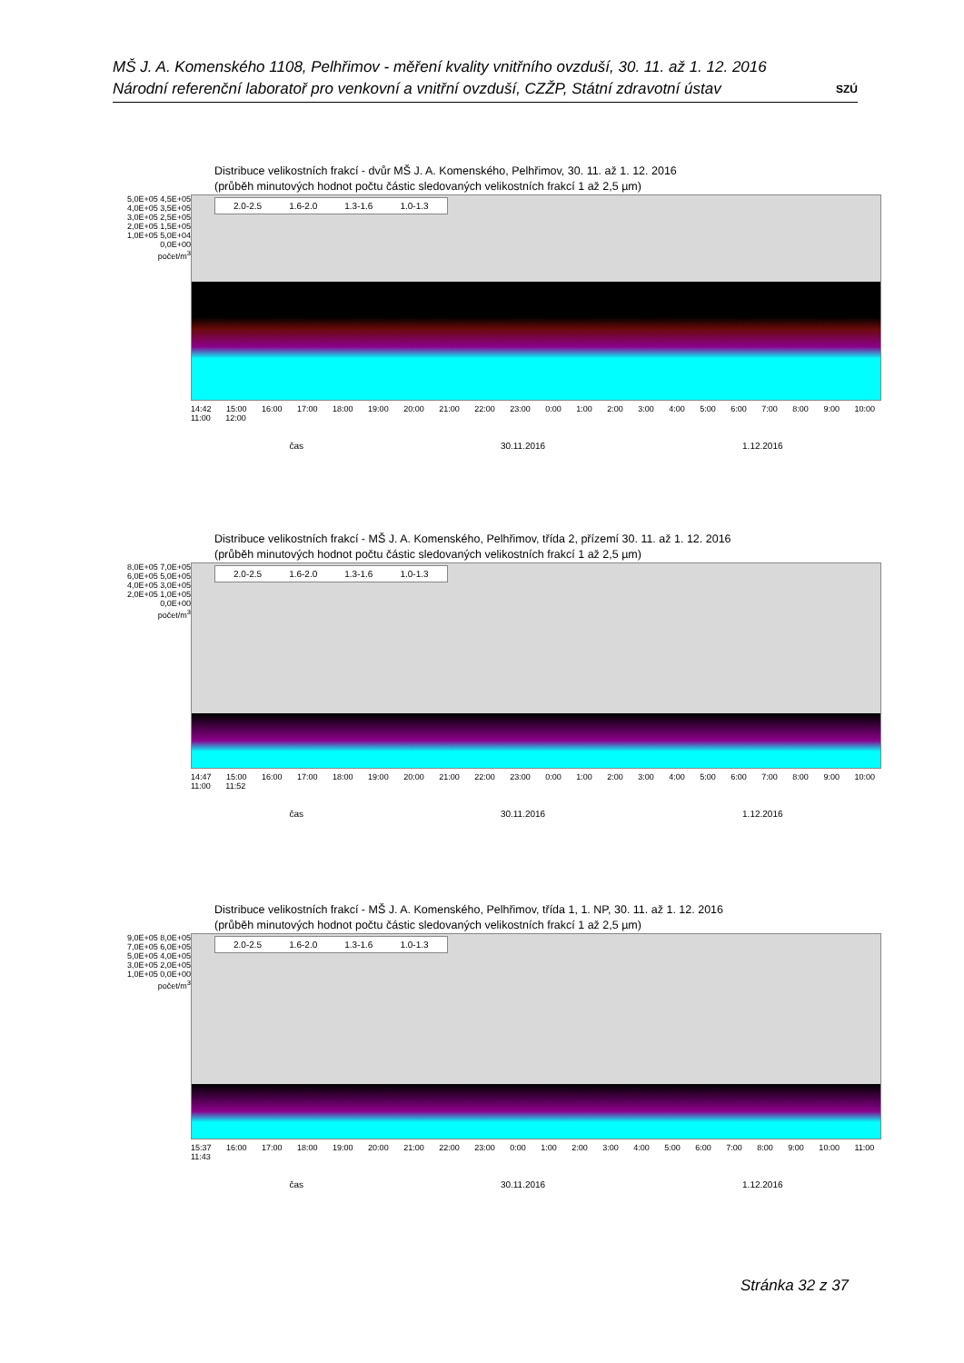MŠ J. A. Komenského 1108, Pelhřimov - měření kvality vnitřního ovzduší, 30. 11. až 1. 12. 2016
Národní referenční laboratoř pro venkovní a vnitřní ovzduší, CZŽP, Státní zdravotní ústav SZÚ
Distribuce velikostních frakcí - dvůr MŠ J. A. Komenského, Pelhřimov, 30. 11. až 1. 12. 2016
(průběh minutových hodnot počtu částic sledovaných velikostních frakcí 1 až 2,5 µm)
5,0E+05 4,5E+05 4,0E+05 3,5E+05 3,0E+05 2,5E+05 2,0E+05 1,5E+05 1,0E+05 5,0E+04 0,0E+00
počet/m<sup>3</sup>
2.0-2.5 1.6-2.0 1.3-1.6 1.0-1.3
14:42 15:00 16:00 17:00 18:00 19:00 20:00 21:00 22:00 23:00 0:00 1:00 2:00 3:00 4:00 5:00 6:00 7:00 8:00 9:00 10:00 11:00 12:00
čas 30.11.2016 1.12.2016
Distribuce velikostních frakcí - MŠ J. A. Komenského, Pelhřimov, třída 2, přízemí 30. 11. až 1. 12. 2016
(průběh minutových hodnot počtu částic sledovaných velikostních frakcí 1 až 2,5 µm)
8,0E+05 7,0E+05 6,0E+05 5,0E+05 4,0E+05 3,0E+05 2,0E+05 1,0E+05 0,0E+00
počet/m<sup>3</sup>
2.0-2.5 1.6-2.0 1.3-1.6 1.0-1.3
14:47 15:00 16:00 17:00 18:00 19:00 20:00 21:00 22:00 23:00 0:00 1:00 2:00 3:00 4:00 5:00 6:00 7:00 8:00 9:00 10:00 11:00 11:52
čas 30.11.2016 1.12.2016
Distribuce velikostních frakcí - MŠ J. A. Komenského, Pelhřimov, třída 1, 1. NP, 30. 11. až 1. 12. 2016
(průběh minutových hodnot počtu částic sledovaných velikostních frakcí 1 až 2,5 µm)
9,0E+05 8,0E+05 7,0E+05 6,0E+05 5,0E+05 4,0E+05 3,0E+05 2,0E+05 1,0E+05 0,0E+00
počet/m<sup>3</sup>
2.0-2.5 1.6-2.0 1.3-1.6 1.0-1.3
15:37 16:00 17:00 18:00 19:00 20:00 21:00 22:00 23:00 0:00 1:00 2:00 3:00 4:00 5:00 6:00 7:00 8:00 9:00 10:00 11:00 11:43
čas 30.11.2016 1.12.2016
Stránka 32 z 37